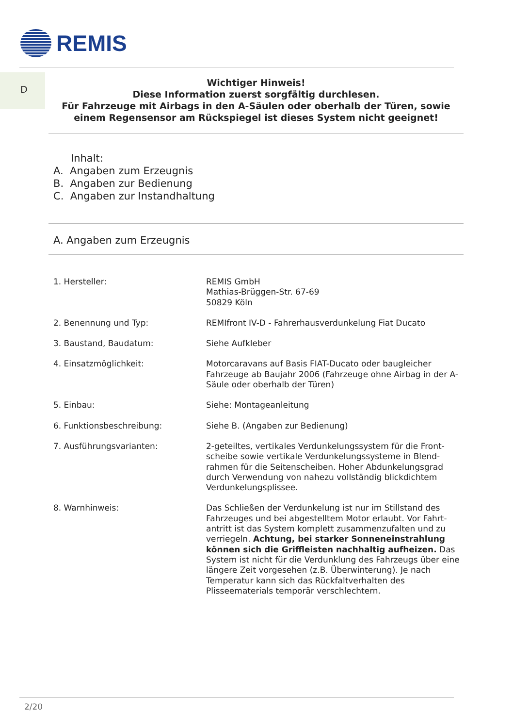REMIS
D
Wichtiger Hinweis!
Diese Information zuerst sorgfältig durchlesen.
Für Fahrzeuge mit Airbags in den A-Säulen oder oberhalb der Türen, sowie
einem Regensensor am Rückspiegel ist dieses System nicht geeignet!
Inhalt:
A. Angaben zum Erzeugnis
B. Angaben zur Bedienung
C. Angaben zur Instandhaltung
A. Angaben zum Erzeugnis
1. Hersteller: REMIS GmbH
Mathias-Brüggen-Str. 67-69
50829 Köln
2. Benennung und Typ: REMIfront IV-D - Fahrerhausverdunkelung Fiat Ducato
3. Baustand, Baudatum: Siehe Aufkleber
4. Einsatzmöglichkeit: Motorcaravans auf Basis FIAT-Ducato oder baugleicher Fahrzeuge ab Baujahr 2006 (Fahrzeuge ohne Airbag in der A-Säule oder oberhalb der Türen)
5. Einbau: Siehe: Montageanleitung
6. Funktionsbeschreibung: Siehe B. (Angaben zur Bedienung)
7. Ausführungsvarianten: 2-geteiltes, vertikales Verdunkelungssystem für die Front-scheibe sowie vertikale Verdunkelungssysteme in Blend-rahmen für die Seitenscheiben. Hoher Abdunkelungsgrad durch Verwendung von nahezu vollständig blickdichtem Verdunkelungsplissee.
8. Warnhinweis: Das Schließen der Verdunkelung ist nur im Stillstand des Fahrzeuges und bei abgestelltem Motor erlaubt. Vor Fahrt-antritt ist das System komplett zusammenzufalten und zu verriegeln. Achtung, bei starker Sonneneinstrahlung können sich die Griffleisten nachhaltig aufheizen. Das System ist nicht für die Verdunklung des Fahrzeugs über eine längere Zeit vorgesehen (z.B. Überwinterung). Je nach Temperatur kann sich das Rückfaltverhalten des Plisseematerials temporär verschlechtern.
2/20